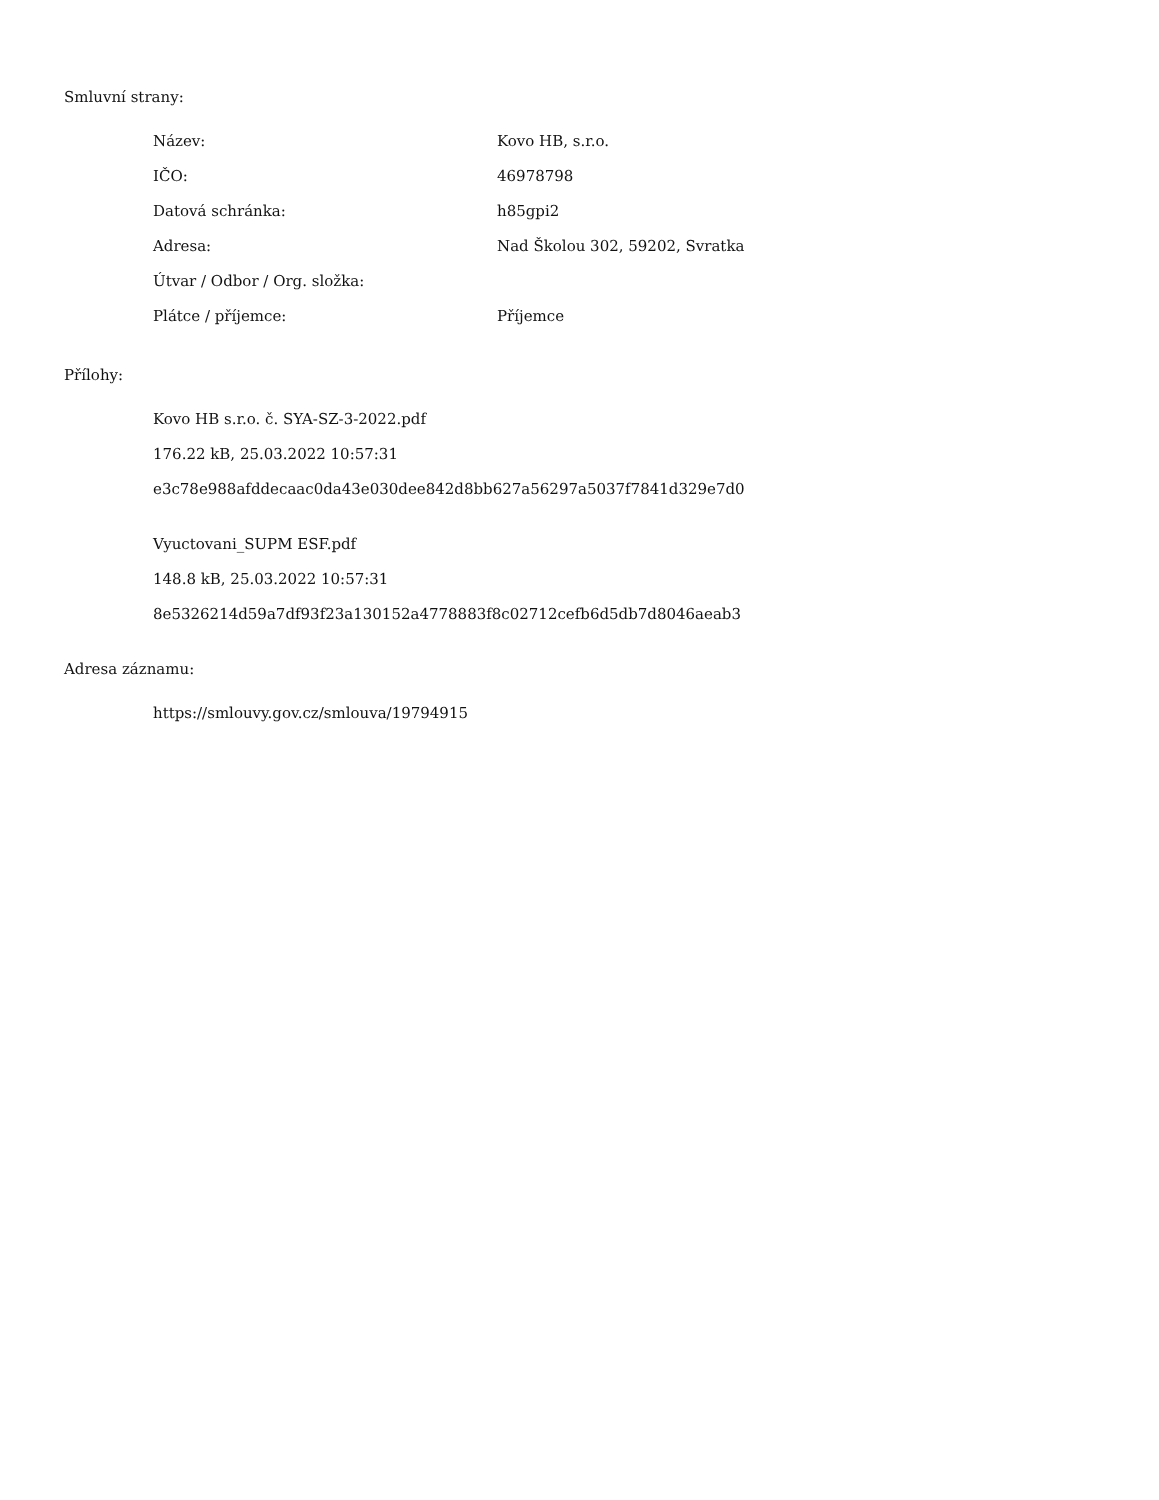Smluvní strany:
| Název: | Kovo HB, s.r.o. |
| IČO: | 46978798 |
| Datová schránka: | h85gpi2 |
| Adresa: | Nad Školou 302, 59202, Svratka |
| Útvar / Odbor / Org. složka: | |
| Plátce / příjemce: | Příjemce |
Přílohy:
Kovo HB s.r.o. č. SYA-SZ-3-2022.pdf
176.22 kB, 25.03.2022 10:57:31
e3c78e988afddecaac0da43e030dee842d8bb627a56297a5037f7841d329e7d0
Vyuctovani_SUPM ESF.pdf
148.8 kB, 25.03.2022 10:57:31
8e5326214d59a7df93f23a130152a4778883f8c02712cefb6d5db7d8046aeab3
Adresa záznamu:
https://smlouvy.gov.cz/smlouva/19794915